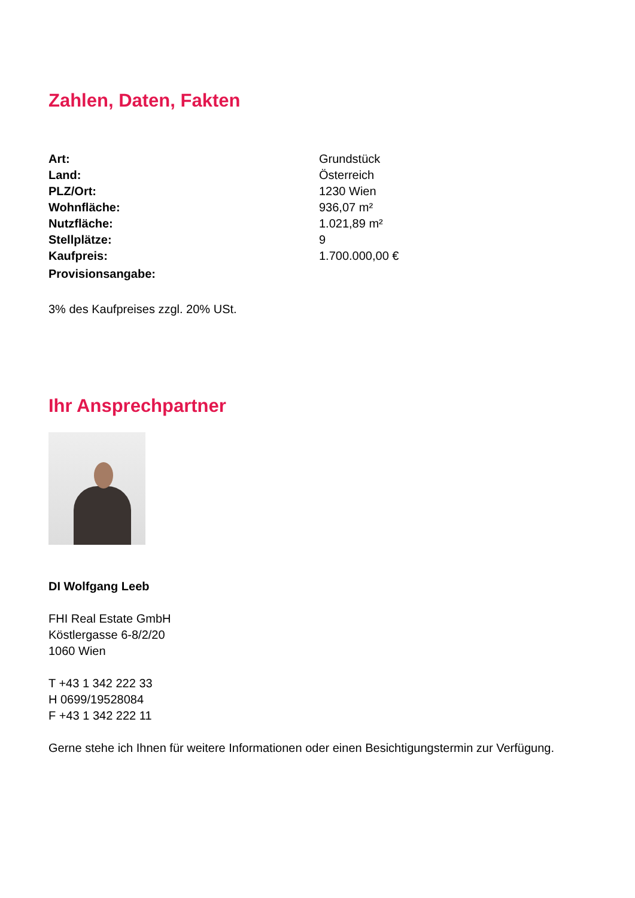Zahlen, Daten, Fakten
| Art: | Grundstück |
| Land: | Österreich |
| PLZ/Ort: | 1230 Wien |
| Wohnfläche: | 936,07 m² |
| Nutzfläche: | 1.021,89 m² |
| Stellplätze: | 9 |
| Kaufpreis: | 1.700.000,00 € |
| Provisionsangabe: | |
3% des Kaufpreises zzgl. 20% USt.
Ihr Ansprechpartner
DI Wolfgang Leeb
FHI Real Estate GmbH
Köstlergasse 6-8/2/20
1060 Wien
T +43 1 342 222 33
H 0699/19528084
F +43 1 342 222 11
Gerne stehe ich Ihnen für weitere Informationen oder einen Besichtigungstermin zur Verfügung.